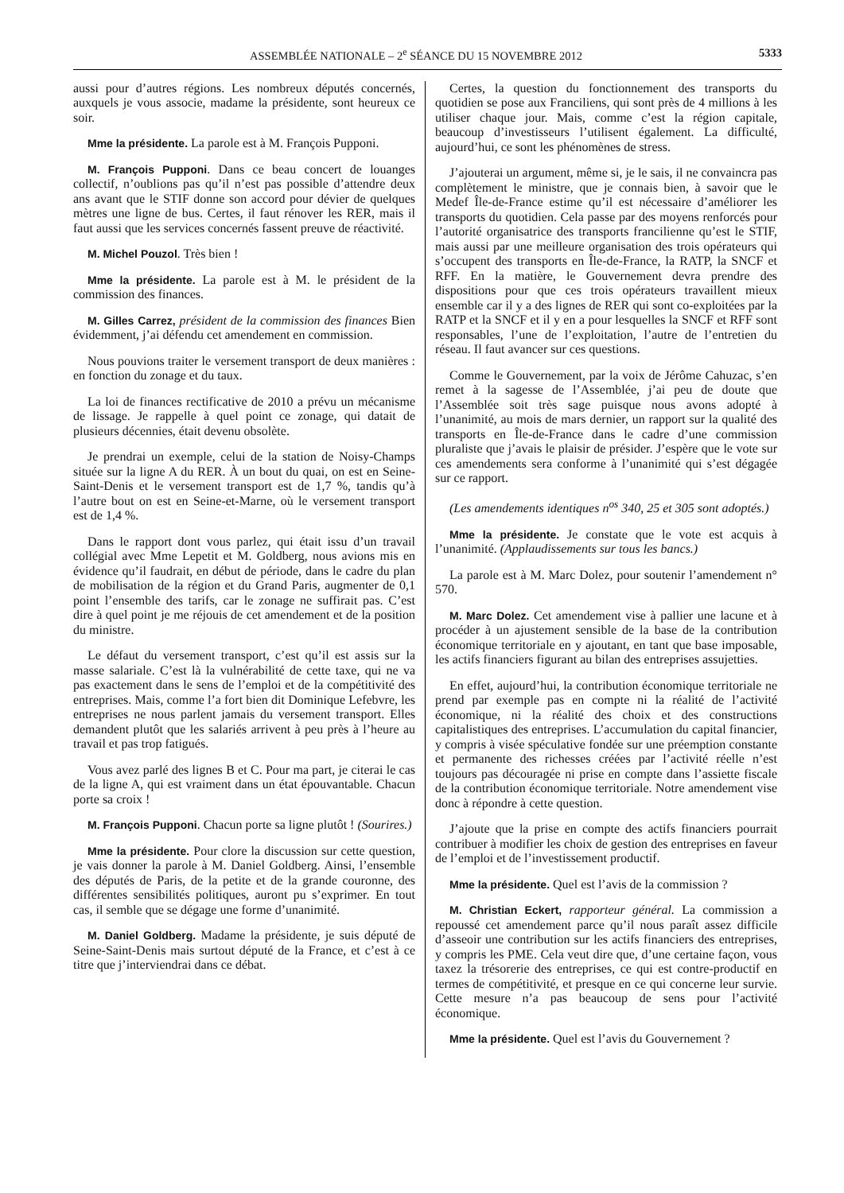ASSEMBLÉE NATIONALE – 2<sup>e</sup> SÉANCE DU 15 NOVEMBRE 2012 5333
aussi pour d’autres régions. Les nombreux députés concernés, auxquels je vous associe, madame la présidente, sont heureux ce soir.
Mme la présidente. La parole est à M. François Pupponi.
M. François Pupponi. Dans ce beau concert de louanges collectif, n’oublions pas qu’il n’est pas possible d’attendre deux ans avant que le STIF donne son accord pour dévier de quelques mètres une ligne de bus. Certes, il faut rénover les RER, mais il faut aussi que les services concernés fassent preuve de réactivité.
M. Michel Pouzol. Très bien !
Mme la présidente. La parole est à M. le président de la commission des finances.
M. Gilles Carrez, président de la commission des finances Bien évidemment, j’ai défendu cet amendement en commission.
Nous pouvions traiter le versement transport de deux manières : en fonction du zonage et du taux.
La loi de finances rectificative de 2010 a prévu un mécanisme de lissage. Je rappelle à quel point ce zonage, qui datait de plusieurs décennies, était devenu obsolète.
Je prendrai un exemple, celui de la station de Noisy-Champs située sur la ligne A du RER. À un bout du quai, on est en Seine-Saint-Denis et le versement transport est de 1,7 %, tandis qu’à l’autre bout on est en Seine-et-Marne, où le versement transport est de 1,4 %.
Dans le rapport dont vous parlez, qui était issu d’un travail collégial avec Mme Lepetit et M. Goldberg, nous avions mis en évidence qu’il faudrait, en début de période, dans le cadre du plan de mobilisation de la région et du Grand Paris, augmenter de 0,1 point l’ensemble des tarifs, car le zonage ne suffirait pas. C’est dire à quel point je me réjouis de cet amendement et de la position du ministre.
Le défaut du versement transport, c’est qu’il est assis sur la masse salariale. C’est là la vulnérabilité de cette taxe, qui ne va pas exactement dans le sens de l’emploi et de la compétitivité des entreprises. Mais, comme l’a fort bien dit Dominique Lefebvre, les entreprises ne nous parlent jamais du versement transport. Elles demandent plutôt que les salariés arrivent à peu près à l’heure au travail et pas trop fatigués.
Vous avez parlé des lignes B et C. Pour ma part, je citerai le cas de la ligne A, qui est vraiment dans un état épouvantable. Chacun porte sa croix !
M. François Pupponi. Chacun porte sa ligne plutôt ! (Sourires.)
Mme la présidente. Pour clore la discussion sur cette question, je vais donner la parole à M. Daniel Goldberg. Ainsi, l’ensemble des députés de Paris, de la petite et de la grande couronne, des différentes sensibilités politiques, auront pu s’exprimer. En tout cas, il semble que se dégage une forme d’unanimité.
M. Daniel Goldberg. Madame la présidente, je suis député de Seine-Saint-Denis mais surtout député de la France, et c’est à ce titre que j’interviendrai dans ce débat.
Certes, la question du fonctionnement des transports du quotidien se pose aux Franciliens, qui sont près de 4 millions à les utiliser chaque jour. Mais, comme c’est la région capitale, beaucoup d’investisseurs l’utilisent également. La difficulté, aujourd’hui, ce sont les phénomènes de stress.
J’ajouterai un argument, même si, je le sais, il ne convaincra pas complètement le ministre, que je connais bien, à savoir que le Medef Île-de-France estime qu’il est nécessaire d’améliorer les transports du quotidien. Cela passe par des moyens renforcés pour l’autorité organisatrice des transports francilienne qu’est le STIF, mais aussi par une meilleure organisation des trois opérateurs qui s’occupent des transports en Île-de-France, la RATP, la SNCF et RFF. En la matière, le Gouvernement devra prendre des dispositions pour que ces trois opérateurs travaillent mieux ensemble car il y a des lignes de RER qui sont co-exploitées par la RATP et la SNCF et il y en a pour lesquelles la SNCF et RFF sont responsables, l’une de l’exploitation, l’autre de l’entretien du réseau. Il faut avancer sur ces questions.
Comme le Gouvernement, par la voix de Jérôme Cahuzac, s’en remet à la sagesse de l’Assemblée, j’ai peu de doute que l’Assemblée soit très sage puisque nous avons adopté à l’unanimité, au mois de mars dernier, un rapport sur la qualité des transports en Île-de-France dans le cadre d’une commission pluraliste que j’avais le plaisir de présider. J’espère que le vote sur ces amendements sera conforme à l’unanimité qui s’est dégagée sur ce rapport.
(Les amendements identiques n<sup>os</sup> 340, 25 et 305 sont adoptés.)
Mme la présidente. Je constate que le vote est acquis à l’unanimité. (Applaudissements sur tous les bancs.)
La parole est à M. Marc Dolez, pour soutenir l’amendement n° 570.
M. Marc Dolez. Cet amendement vise à pallier une lacune et à procéder à un ajustement sensible de la base de la contribution économique territoriale en y ajoutant, en tant que base imposable, les actifs financiers figurant au bilan des entreprises assujetties.
En effet, aujourd’hui, la contribution économique territoriale ne prend par exemple pas en compte ni la réalité de l’activité économique, ni la réalité des choix et des constructions capitalistiques des entreprises. L’accumulation du capital financier, y compris à visée spéculative fondée sur une préemption constante et permanente des richesses créées par l’activité réelle n’est toujours pas découragée ni prise en compte dans l’assiette fiscale de la contribution économique territoriale. Notre amendement vise donc à répondre à cette question.
J’ajoute que la prise en compte des actifs financiers pourrait contribuer à modifier les choix de gestion des entreprises en faveur de l’emploi et de l’investissement productif.
Mme la présidente. Quel est l’avis de la commission ?
M. Christian Eckert, rapporteur général. La commission a repoussé cet amendement parce qu’il nous paraît assez difficile d’asseoir une contribution sur les actifs financiers des entreprises, y compris les PME. Cela veut dire que, d’une certaine façon, vous taxez la trésorerie des entreprises, ce qui est contre-productif en termes de compétitivité, et presque en ce qui concerne leur survie. Cette mesure n’a pas beaucoup de sens pour l’activité économique.
Mme la présidente. Quel est l’avis du Gouvernement ?